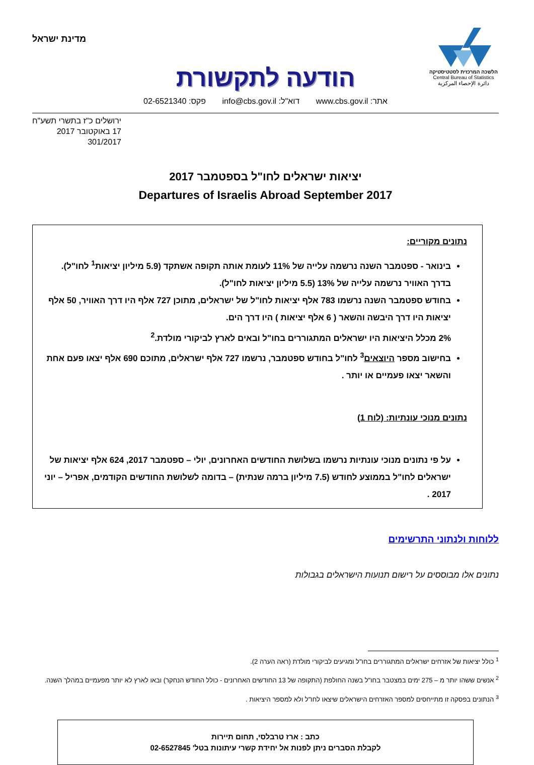הלשכה המרכזית לסטטיסטיקה
Central Bureau of Statistics
دائرة الإحصاء المركزية
מדינת ישראל
הודעה לתקשורת
אתר: www.cbs.gov.il דוא"ל: info@cbs.gov.il פקס: 02-6521340
ירושלים כ"ז בתשרי תשע"ח
17 באוקטובר 2017
301/2017
יציאות ישראלים לחו"ל בספטמבר 2017
Departures of Israelis Abroad September 2017
נתונים מקוריים:
בינואר - ספטמבר השנה נרשמה עלייה של 11% לעומת אותה תקופה אשתקד (5.9 מיליון יציאות<sup>1</sup> לחו"ל).
בדרך האוויר נרשמה עלייה של 13% (5.5 מיליון יציאות לחו"ל).
בחודש ספטמבר השנה נרשמו 783 אלף יציאות לחו"ל של ישראלים, מתוכן 727 אלף היו דרך האוויר, 50 אלף יציאות היו דרך היבשה והשאר ( 6 אלף יציאות ) היו דרך הים.
2% מכלל היציאות היו ישראלים המתגוררים בחו"ל ובאים לארץ לביקורי מולדת.<sup>2</sup>
בחישוב מספר היוצאים<sup>3</sup> לחו"ל בחודש ספטמבר, נרשמו 727 אלף ישראלים, מתוכם 690 אלף יצאו פעם אחת והשאר יצאו פעמיים או יותר .
נתונים מנוכי עונתיות: (לוח 1)
על פי נתונים מנוכי עונתיות נרשמו בשלושת החודשים האחרונים, יולי – ספטמבר 2017, 624 אלף יציאות של ישראלים לחו"ל בממוצע לחודש (7.5 מיליון ברמה שנתית) – בדומה לשלושת החודשים הקודמים, אפריל – יוני 2017 .
ללוחות ולנתוני התרשימים
נתונים אלו מבוססים על רישום תנועות הישראלים בגבולות
<sup>1</sup> כולל יציאות של אזרחים ישראלים המתגוררים בחו"ל ומגיעים לביקורי מולדת (ראה הערה 2).
<sup>2</sup> אנשים ששהו יותר מ – 275 ימים במצטבר בחו"ל בשנה החולפת (התקופה של 13 החודשים האחרונים - כולל החודש הנחקר) ובאו לארץ לא יותר מפעמיים במהלך השנה.
<sup>3</sup> הנתונים בפסקה זו מתייחסים למספר האזרחים הישראלים שיצאו לחו"ל ולא למספר היציאות .
כתב : ארז טרבלסי, תחום תיירות
לקבלת הסברים ניתן לפנות אל יחידת קשרי עיתונות בטל' 02-6527845